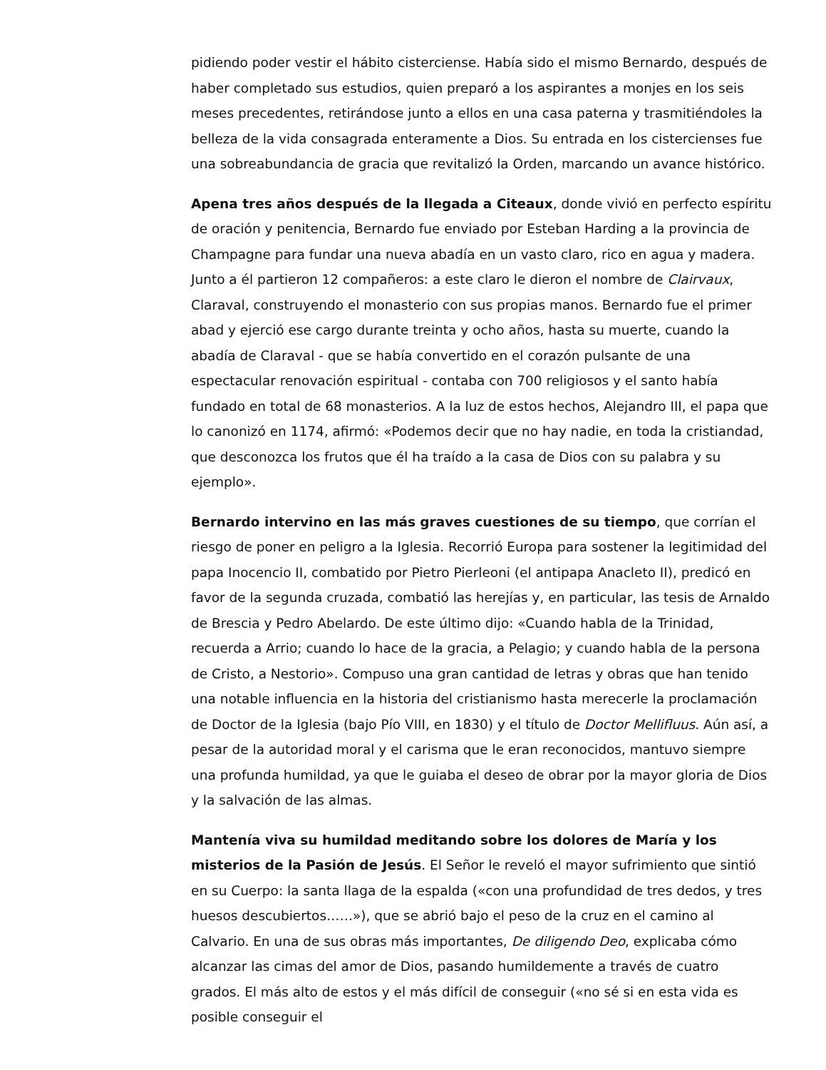pidiendo poder vestir el hábito cisterciense. Había sido el mismo Bernardo, después de haber completado sus estudios, quien preparó a los aspirantes a monjes en los seis meses precedentes, retirándose junto a ellos en una casa paterna y trasmitiéndoles la belleza de la vida consagrada enteramente a Dios. Su entrada en los cistercienses fue una sobreabundancia de gracia que revitalizó la Orden, marcando un avance histórico.
Apena tres años después de la llegada a Citeaux, donde vivió en perfecto espíritu de oración y penitencia, Bernardo fue enviado por Esteban Harding a la provincia de Champagne para fundar una nueva abadía en un vasto claro, rico en agua y madera. Junto a él partieron 12 compañeros: a este claro le dieron el nombre de Clairvaux, Claraval, construyendo el monasterio con sus propias manos. Bernardo fue el primer abad y ejerció ese cargo durante treinta y ocho años, hasta su muerte, cuando la abadía de Claraval - que se había convertido en el corazón pulsante de una espectacular renovación espiritual - contaba con 700 religiosos y el santo había fundado en total de 68 monasterios. A la luz de estos hechos, Alejandro III, el papa que lo canonizó en 1174, afirmó: «Podemos decir que no hay nadie, en toda la cristiandad, que desconozca los frutos que él ha traído a la casa de Dios con su palabra y su ejemplo».
Bernardo intervino en las más graves cuestiones de su tiempo, que corrían el riesgo de poner en peligro a la Iglesia. Recorrió Europa para sostener la legitimidad del papa Inocencio II, combatido por Pietro Pierleoni (el antipapa Anacleto II), predicó en favor de la segunda cruzada, combatió las herejías y, en particular, las tesis de Arnaldo de Brescia y Pedro Abelardo. De este último dijo: «Cuando habla de la Trinidad, recuerda a Arrio; cuando lo hace de la gracia, a Pelagio; y cuando habla de la persona de Cristo, a Nestorio». Compuso una gran cantidad de letras y obras que han tenido una notable influencia en la historia del cristianismo hasta merecerle la proclamación de Doctor de la Iglesia (bajo Pío VIII, en 1830) y el título de Doctor Mellifluus. Aún así, a pesar de la autoridad moral y el carisma que le eran reconocidos, mantuvo siempre una profunda humildad, ya que le guiaba el deseo de obrar por la mayor gloria de Dios y la salvación de las almas.
Mantenía viva su humildad meditando sobre los dolores de María y los misterios de la Pasión de Jesús. El Señor le reveló el mayor sufrimiento que sintió en su Cuerpo: la santa llaga de la espalda («con una profundidad de tres dedos, y tres huesos descubiertos……»), que se abrió bajo el peso de la cruz en el camino al Calvario. En una de sus obras más importantes, De diligendo Deo, explicaba cómo alcanzar las cimas del amor de Dios, pasando humildemente a través de cuatro grados. El más alto de estos y el más difícil de conseguir («no sé si en esta vida es posible conseguir el